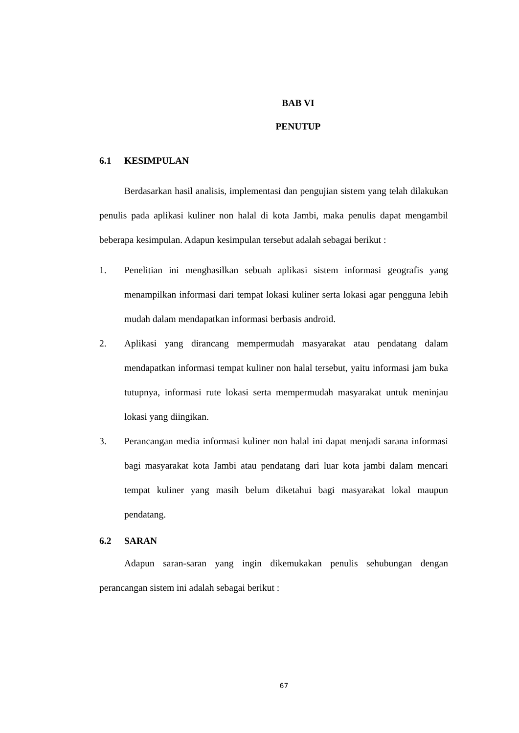BAB VI
PENUTUP
6.1 KESIMPULAN
Berdasarkan hasil analisis, implementasi dan pengujian sistem yang telah dilakukan penulis pada aplikasi kuliner non halal di kota Jambi, maka penulis dapat mengambil beberapa kesimpulan. Adapun kesimpulan tersebut adalah sebagai berikut :
1. Penelitian ini menghasilkan sebuah aplikasi sistem informasi geografis yang menampilkan informasi dari tempat lokasi kuliner serta lokasi agar pengguna lebih mudah dalam mendapatkan informasi berbasis android.
2. Aplikasi yang dirancang mempermudah masyarakat atau pendatang dalam mendapatkan informasi tempat kuliner non halal tersebut, yaitu informasi jam buka tutupnya, informasi rute lokasi serta mempermudah masyarakat untuk meninjau lokasi yang diingikan.
3. Perancangan media informasi kuliner non halal ini dapat menjadi sarana informasi bagi masyarakat kota Jambi atau pendatang dari luar kota jambi dalam mencari tempat kuliner yang masih belum diketahui bagi masyarakat lokal maupun pendatang.
6.2 SARAN
Adapun saran-saran yang ingin dikemukakan penulis sehubungan dengan perancangan sistem ini adalah sebagai berikut :
67